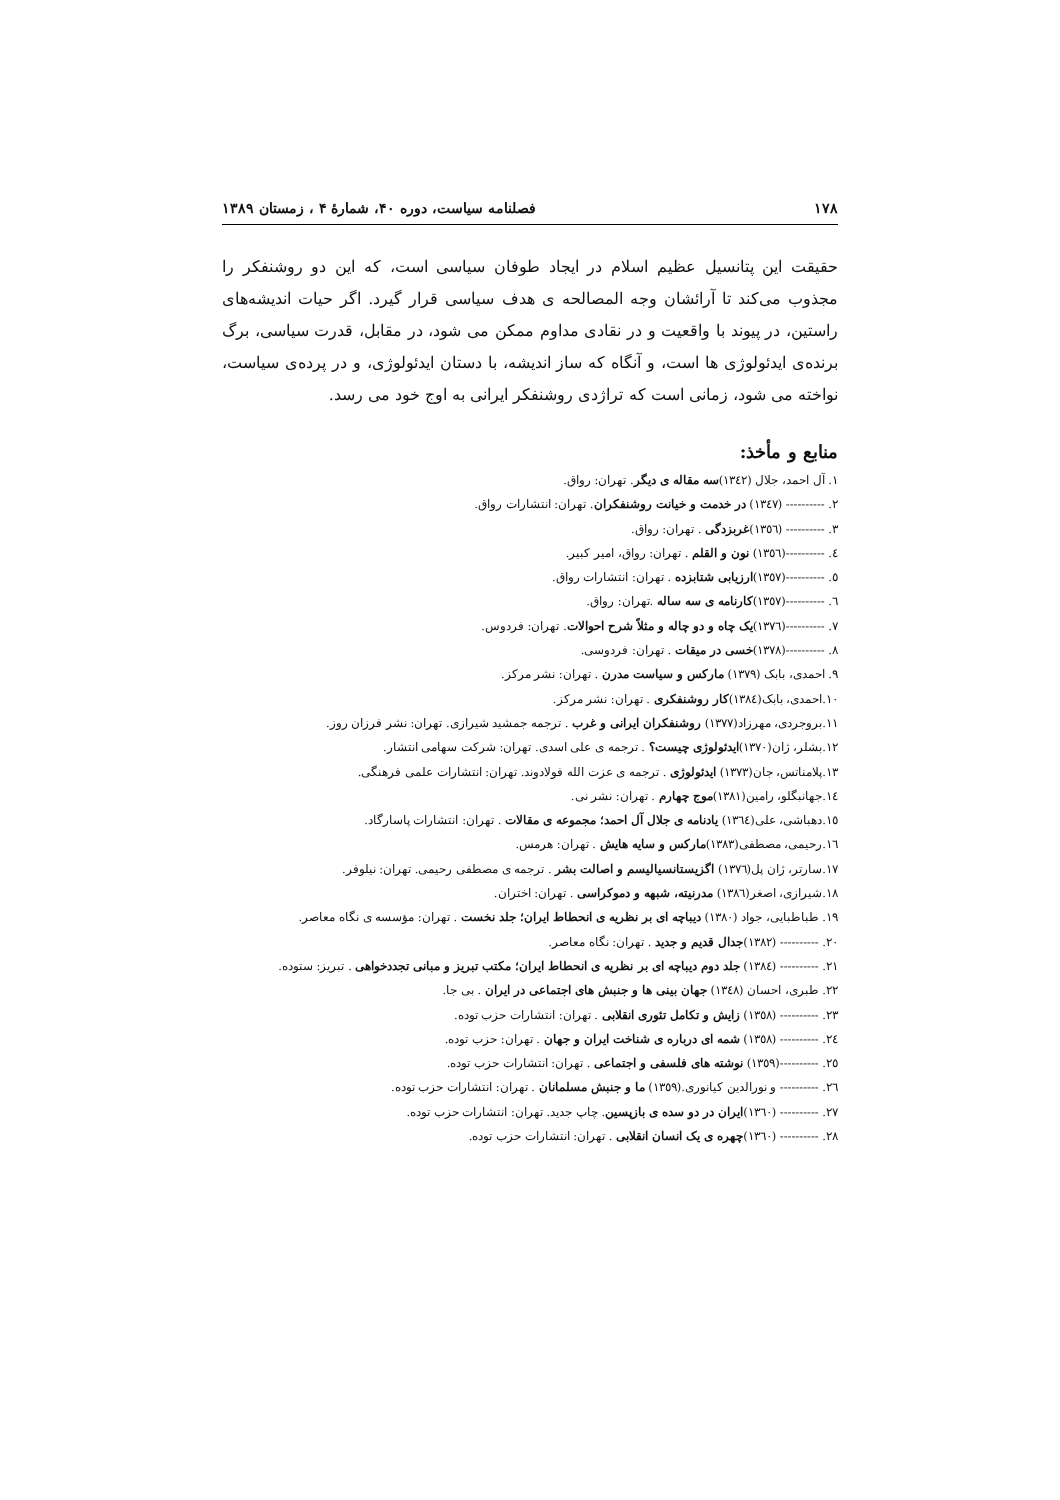۱۷۸ فصلنامه سیاست، دوره ۴۰، شمارهٔ ۴ ، زمستان ۱۳۸۹
حقیقت این پتانسیل عظیم اسلام در ایجاد طوفان سیاسی است، که این دو روشنفکر را مجذوب می‌کند تا آرائشان وجه المصالحه ی هدف سیاسی قرار گیرد. اگر حیات اندیشه‌های راستین، در پیوند با واقعیت و در نقادی مداوم ممکن می شود، در مقابل، قدرت سیاسی، برگ برنده‌ی ایدئولوژی ها است، و آنگاه که ساز اندیشه، با دستان ایدئولوژی، و در پرده‌ی سیاست، نواخته می شود، زمانی است که تراژدی روشنفکر ایرانی به اوج خود می رسد.
منابع و مأخذ:
۱. آل احمد، جلال (۱۳٤۲)سه مقاله ی دیگر. تهران: رواق.
۲. ---------- (۱۳٤۷) در خدمت و خیانت روشنفکران. تهران: انتشارات رواق.
۳. ---------- (۱۳٥٦)غربزدگی . تهران: رواق.
٤. ----------(۱۳٥٦) نون و القلم . تهران: رواق، امیر کبیر.
٥. ----------(۱۳٥۷)ارزیابی شتابزده . تهران: انتشارات رواق.
٦. ----------(۱۳٥۷)کارنامه ی سه ساله .تهران: رواق.
۷. ----------(۱۳۷٦)یک چاه و دو چاله و مثلاً شرح احوالات. تهران: فردوس.
۸. ----------(۱۳۷۸)خسی در میقات . تهران: فردوسی.
۹. احمدی، بابک (۱۳۷۹) مارکس و سیاست مدرن . تهران: نشر مرکز.
۱۰.احمدی، بابک(۱۳۸٤)کار روشنفکری . تهران: نشر مرکز.
۱۱.بروجردی، مهرزاد(۱۳۷۷) روشنفکران ایرانی و غرب . ترجمه جمشید شیرازی. تهران: نشر فرزان روز.
۱۲.بشلر، ژان(۱۳۷۰)ایدئولوژی چیست؟ . ترجمه ی علی اسدی. تهران: شرکت سهامی انتشار.
۱۳.پلامناتس، جان(۱۳۷۳) ایدئولوژی . ترجمه ی عزت الله فولادوند. تهران: انتشارات علمی فرهنگی.
۱٤.جهانبگلو، رامین(۱۳۸۱)موج چهارم . تهران: نشر نی.
۱٥.دهباشی، علی(۱۳٦٤) یادنامه ی جلال آل احمد؛ مجموعه ی مقالات . تهران: انتشارات پاسارگاد.
۱٦.رحیمی، مصطفی(۱۳۸۳)مارکس و سایه هایش . تهران: هرمس.
۱۷.سارتر، ژان پل(۱۳۷٦) اگزیستانسیالیسم و اصالت بشر . ترجمه ی مصطفی رحیمی. تهران: نیلوفر.
۱۸.شیرازی، اصغر(۱۳۸٦) مدرنیته، شبهه و دموکراسی . تهران: اختران.
۱۹. طباطبایی، جواد (۱۳۸۰) دیباچه ای بر نظریه ی انحطاط ایران؛ جلد نخست . تهران: مؤسسه ی نگاه معاصر.
۲۰. ---------- (۱۳۸۲)جدال قدیم و جدید . تهران: نگاه معاصر.
۲۱. ---------- (۱۳۸٤) جلد دوم دیباچه ای بر نظریه ی انحطاط ایران؛ مکتب تبریز و مبانی تجددخواهی . تبریز: ستوده.
۲۲. طبری، احسان (۱۳٤۸) جهان بینی ها و جنبش های اجتماعی در ایران . بی جا.
۲۳. ---------- (۱۳٥۸) زایش و تکامل تئوری انقلابی . تهران: انتشارات حزب توده.
۲٤. ---------- (۱۳٥۸) شمه ای درباره ی شناخت ایران و جهان . تهران: حزب توده.
۲٥. ----------(۱۳٥۹) نوشته های فلسفی و اجتماعی . تهران: انتشارات حزب توده.
۲٦. ---------- و نورالدین کیانوری.(۱۳٥۹) ما و جنبش مسلمانان . تهران: انتشارات حزب توده.
۲۷. ---------- (۱۳٦۰)ایران در دو سده ی بازپسین. چاپ جدید. تهران: انتشارات حزب توده.
۲۸. ---------- (۱۳٦۰)چهره ی یک انسان انقلابی . تهران: انتشارات حزب توده.